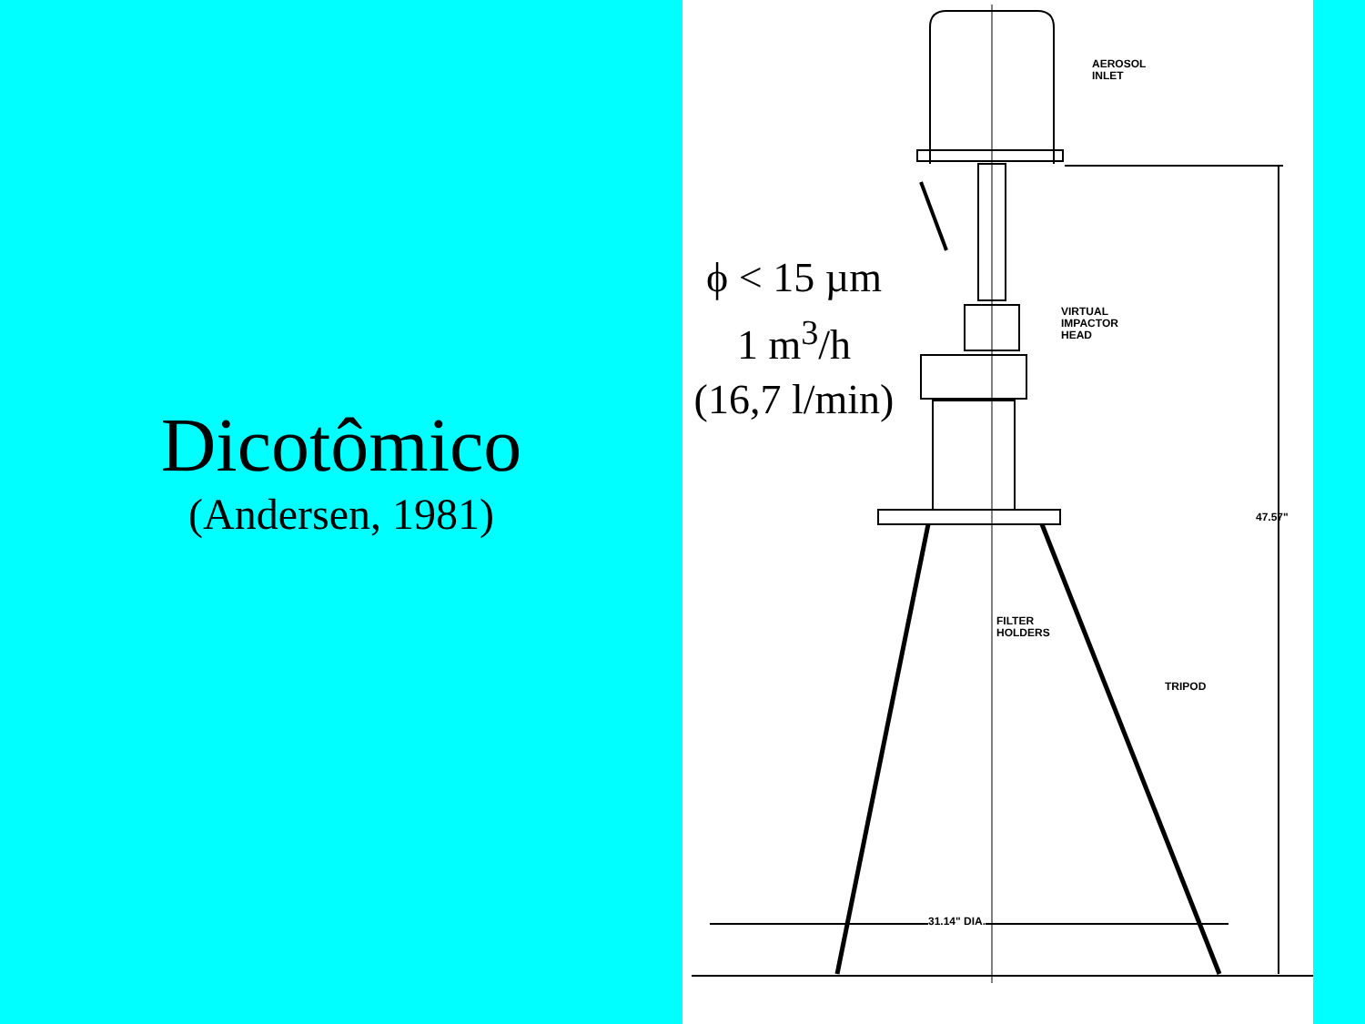Dicotômico
(Andersen, 1981)
AEROSOL
INLET
VIRTUAL
IMPACTOR
HEAD
FILTER
HOLDERS
TRIPOD
47.57"
31.14" DIA.
ϕ < 15 µm
1 m<sup>3</sup>/h
(16,7 l/min)